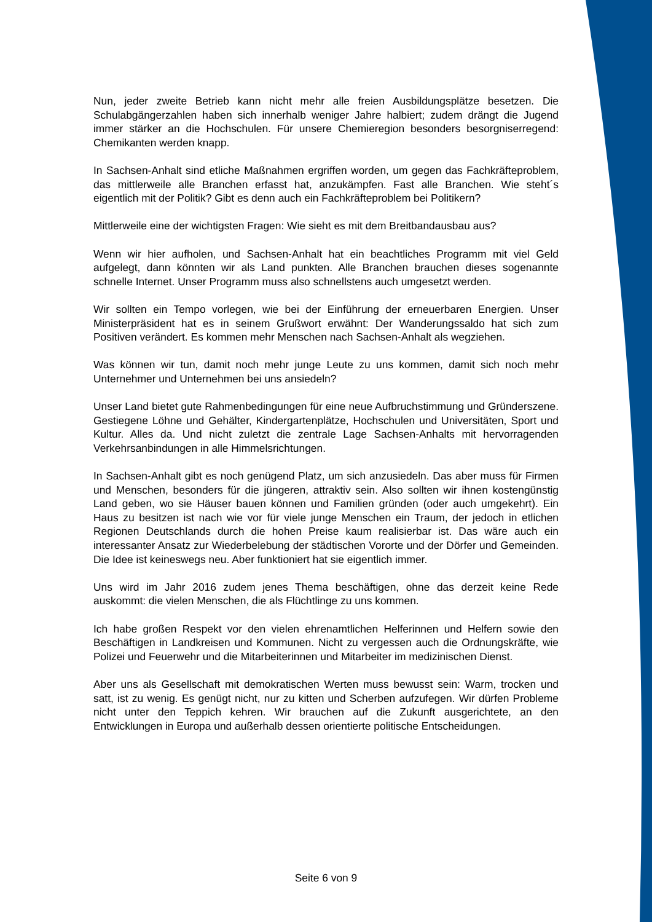Nun, jeder zweite Betrieb kann nicht mehr alle freien Ausbildungsplätze besetzen. Die Schulabgängerzahlen haben sich innerhalb weniger Jahre halbiert; zudem drängt die Jugend immer stärker an die Hochschulen. Für unsere Chemieregion besonders besorgniserregend: Chemikanten werden knapp.
In Sachsen-Anhalt sind etliche Maßnahmen ergriffen worden, um gegen das Fachkräfteproblem, das mittlerweile alle Branchen erfasst hat, anzukämpfen. Fast alle Branchen. Wie steht´s eigentlich mit der Politik? Gibt es denn auch ein Fachkräfteproblem bei Politikern?
Mittlerweile eine der wichtigsten Fragen: Wie sieht es mit dem Breitbandausbau aus?
Wenn wir hier aufholen, und Sachsen-Anhalt hat ein beachtliches Programm mit viel Geld aufgelegt, dann könnten wir als Land punkten. Alle Branchen brauchen dieses sogenannte schnelle Internet. Unser Programm muss also schnellstens auch umgesetzt werden.
Wir sollten ein Tempo vorlegen, wie bei der Einführung der erneuerbaren Energien. Unser Ministerpräsident hat es in seinem Grußwort erwähnt: Der Wanderungssaldo hat sich zum Positiven verändert. Es kommen mehr Menschen nach Sachsen-Anhalt als wegziehen.
Was können wir tun, damit noch mehr junge Leute zu uns kommen, damit sich noch mehr Unternehmer und Unternehmen bei uns ansiedeln?
Unser Land bietet gute Rahmenbedingungen für eine neue Aufbruchstimmung und Gründerszene. Gestiegene Löhne und Gehälter, Kindergartenplätze, Hochschulen und Universitäten, Sport und Kultur. Alles da. Und nicht zuletzt die zentrale Lage Sachsen-Anhalts mit hervorragenden Verkehrsanbindungen in alle Himmelsrichtungen.
In Sachsen-Anhalt gibt es noch genügend Platz, um sich anzusiedeln. Das aber muss für Firmen und Menschen, besonders für die jüngeren, attraktiv sein. Also sollten wir ihnen kostengünstig Land geben, wo sie Häuser bauen können und Familien gründen (oder auch umgekehrt). Ein Haus zu besitzen ist nach wie vor für viele junge Menschen ein Traum, der jedoch in etlichen Regionen Deutschlands durch die hohen Preise kaum realisierbar ist. Das wäre auch ein interessanter Ansatz zur Wiederbelebung der städtischen Vororte und der Dörfer und Gemeinden. Die Idee ist keineswegs neu. Aber funktioniert hat sie eigentlich immer.
Uns wird im Jahr 2016 zudem jenes Thema beschäftigen, ohne das derzeit keine Rede auskommt: die vielen Menschen, die als Flüchtlinge zu uns kommen.
Ich habe großen Respekt vor den vielen ehrenamtlichen Helferinnen und Helfern sowie den Beschäftigen in Landkreisen und Kommunen. Nicht zu vergessen auch die Ordnungskräfte, wie Polizei und Feuerwehr und die Mitarbeiterinnen und Mitarbeiter im medizinischen Dienst.
Aber uns als Gesellschaft mit demokratischen Werten muss bewusst sein: Warm, trocken und satt, ist zu wenig. Es genügt nicht, nur zu kitten und Scherben aufzufegen. Wir dürfen Probleme nicht unter den Teppich kehren. Wir brauchen auf die Zukunft ausgerichtete, an den Entwicklungen in Europa und außerhalb dessen orientierte politische Entscheidungen.
Seite 6 von 9